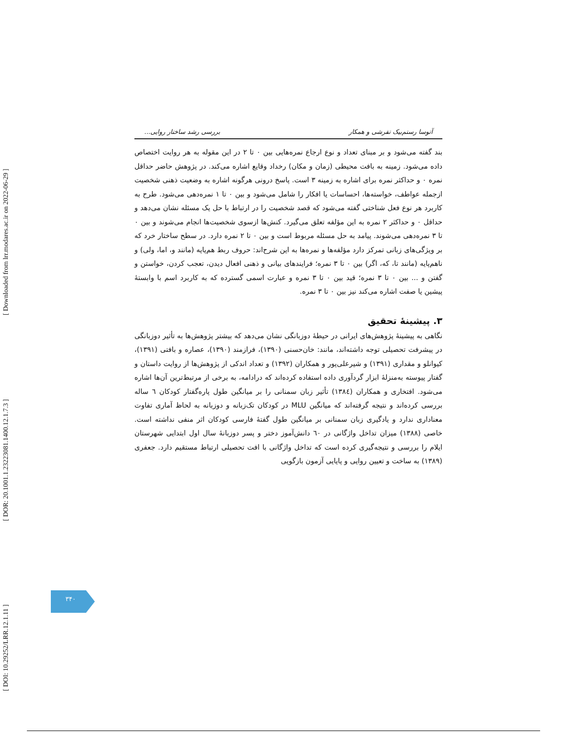[ DOI: 10.29252/LRR.12.1.11 ] [ DOR: 20.1001.1.23223081.1400.12.1.7.3 ] [ Downloaded from lrr.modares.ac.ir on 2022-06-29 ]
آتوسا رستم‌بیک تفرشی و همکار بررسی رشد ساختار روایی...
بند گفته می‌شود و بر مبنای تعداد و نوع ارجاع نمره‌هایی بین ۰ تا ۲ در این مقوله به هر روایت اختصاص داده می‌شود. زمینه به بافت محیطی (زمان و مکان) رخداد وقایع اشاره می‌کند. در پژوهش حاضر حداقل نمره ۰ و حداکثر نمره برای اشاره به زمینه ۳ است. پاسخ درونی هرگونه اشاره به وضعیت ذهنی شخصیت ازجمله عواطف، خواسته‌ها، احساسات یا افکار را شامل می‌شود و بین ۰ تا ۱ نمره‌دهی می‌شود. طرح به کاربرد هر نوع فعل شناختی گفته می‌شود که قصد شخصیت را در ارتباط با حل یک مسئله نشان می‌دهد و حداقل ۰ و حداکثر ۲ نمره به این مؤلفه تعلق می‌گیرد. کنش‌ها ازسوی شخصیت‌ها انجام می‌شوند و بین ۰ تا ۳ نمره‌دهی می‌شوند. پیامد به حل مسئله مربوط است و بین ۰ تا ۲ نمره دارد. در سطح ساختار خرد که بر ویژگی‌های زبانی تمرکز دارد مؤلفه‌ها و نمره‌ها به این شرح‌اند: حروف ربط هم‌پایه (مانند و، اما، ولی) و ناهم‌پایه (مانند تا، که، اگر) بین ۰ تا ۳ نمره؛ فرایندهای بیانی و ذهنی افعال دیدن، تعجب کردن، خواستن و گفتن و ... بین ۰ تا ۳ نمره؛ قید بین ۰ تا ۳ نمره و عبارت اسمی گسترده که به کاربرد اسم با وابستهٔ پیشین یا صفت اشاره می‌کند نیز بین ۰ تا ۳ نمره.
۳. پیشینهٔ تحقیق
نگاهی به پیشینهٔ پژوهش‌های ایرانی در حیطهٔ دوزبانگی نشان می‌دهد که بیشتر پژوهش‌ها به تأثیر دوزبانگی در پیشرفت تحصیلی توجه داشته‌اند، مانند: خان‌حسنی (۱۳۹۰)، فرازمند (۱۳۹۰)، عصاره و بافتی (۱۳۹۱)، کیوانلو و مقداری (۱۳۹۱) و شیرعلی‌پور و همکاران (۱۳۹۲) و تعداد اندکی از پژوهش‌ها از روایت داستان و گفتار پیوسته به‌منزلهٔ ابزار گردآوری داده استفاده کرده‌اند که درادامه، به برخی از مرتبط‌ترین آن‌ها اشاره می‌شود. افتخاری و همکاران (۱۳۸٤) تأثیر زبان سمنانی را بر میانگین طول پاره‌گفتار کودکان ٦ ساله بررسی کرده‌اند و نتیجه گرفته‌اند که میانگین MLU در کودکان تک‌زبانه و دوزبانه به لحاظ آماری تفاوت معناداری ندارد و یادگیری زبان سمنانی بر میانگین طول گفتهٔ فارسی کودکان اثر منفی نداشته است. خاصی (۱۳۸۸) میزان تداخل واژگانی در ٦۰ دانش‌آموز دختر و پسر دوزبانهٔ سال اول ابتدایی شهرستان ایلام را بررسی و نتیجه‌گیری کرده است که تداخل واژگانی با افت تحصیلی ارتباط مستقیم دارد. جعفری (۱۳۸۹) به ساخت و تعیین روایی و پایایی آزمون بازگویی
۳۴۰